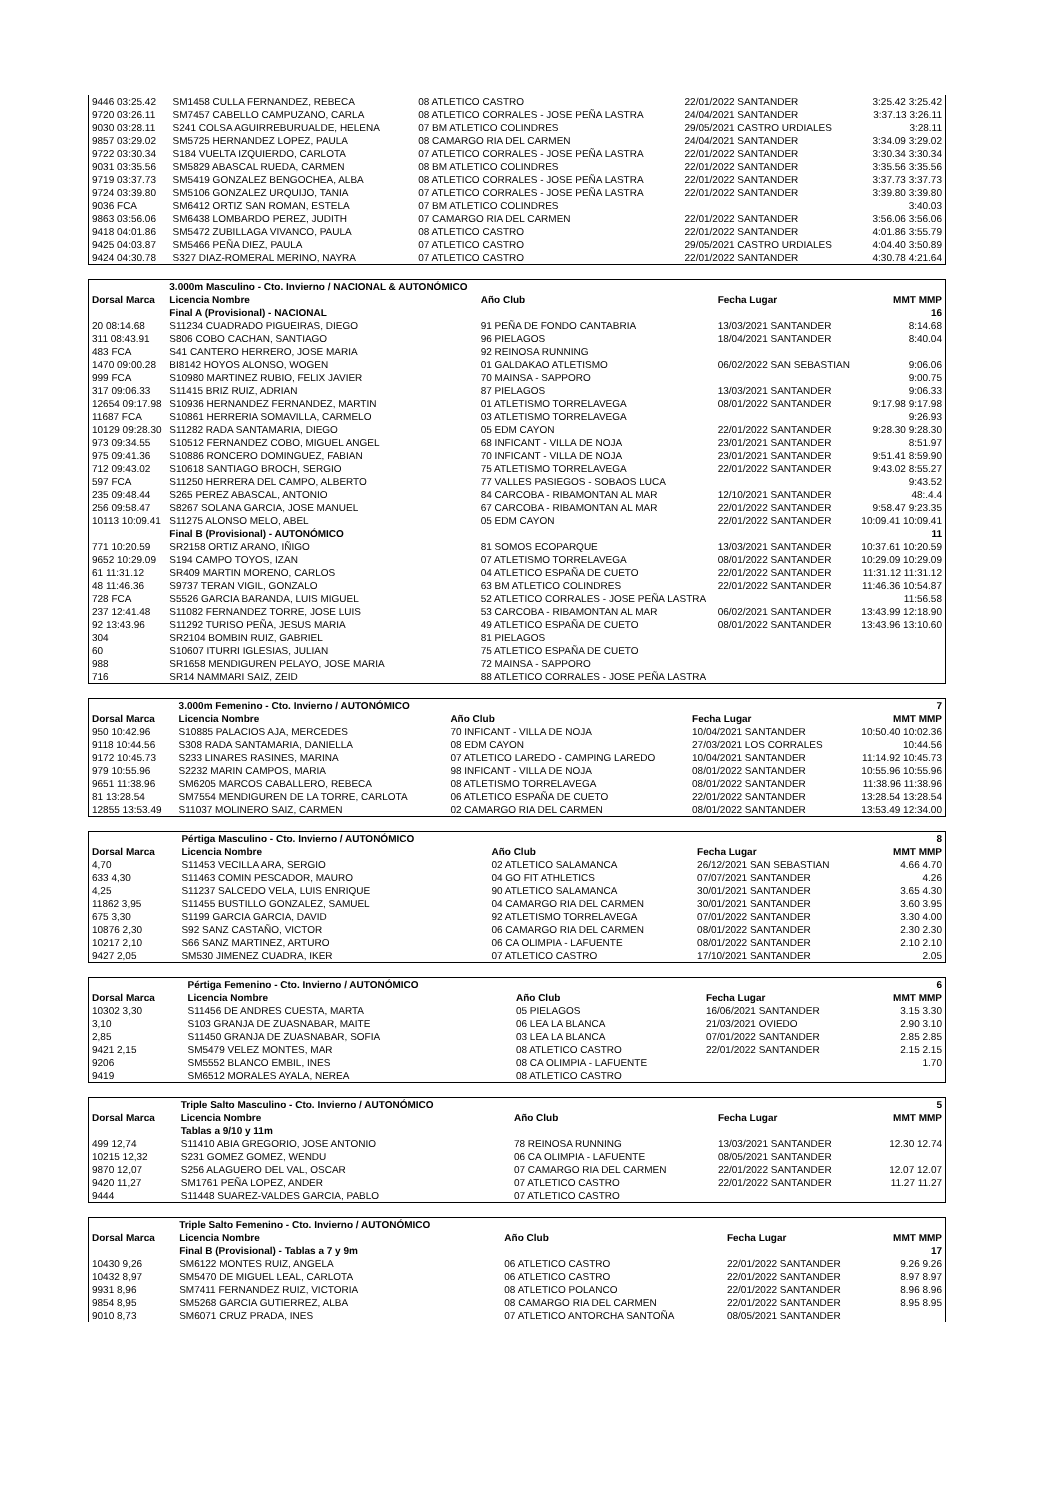| 9446 03:25.42 | SM1458 CULLA FERNANDEZ, REBECA | 08 ATLETICO CASTRO | 22/01/2022 SANTANDER | 3:25.42 3:25.42 |
| 9720 03:26.11 | SM7457 CABELLO CAMPUZANO, CARLA | 08 ATLETICO CORRALES - JOSE PEÑA LASTRA | 24/04/2021 SANTANDER | 3:37.13 3:26.11 |
| 9030 03:28.11 | S241 COLSA AGUIRREBURUALDE, HELENA | 07 BM ATLETICO COLINDRES | 29/05/2021 CASTRO URDIALES | 3:28.11 |
| 9857 03:29.02 | SM5725 HERNANDEZ LOPEZ, PAULA | 08 CAMARGO RIA DEL CARMEN | 24/04/2021 SANTANDER | 3:34.09 3:29.02 |
| 9722 03:30.34 | S184 VUELTA IZQUIERDO, CARLOTA | 07 ATLETICO CORRALES - JOSE PEÑA LASTRA | 22/01/2022 SANTANDER | 3:30.34 3:30.34 |
| 9031 03:35.56 | SM5829 ABASCAL RUEDA, CARMEN | 08 BM ATLETICO COLINDRES | 22/01/2022 SANTANDER | 3:35.56 3:35.56 |
| 9719 03:37.73 | SM5419 GONZALEZ BENGOCHEA, ALBA | 08 ATLETICO CORRALES - JOSE PEÑA LASTRA | 22/01/2022 SANTANDER | 3:37.73 3:37.73 |
| 9724 03:39.80 | SM5106 GONZALEZ URQUIJO, TANIA | 07 ATLETICO CORRALES - JOSE PEÑA LASTRA | 22/01/2022 SANTANDER | 3:39.80 3:39.80 |
| 9036 FCA | SM6412 ORTIZ SAN ROMAN, ESTELA | 07 BM ATLETICO COLINDRES | | 3:40.03 |
| 9863 03:56.06 | SM6438 LOMBARDO PEREZ, JUDITH | 07 CAMARGO RIA DEL CARMEN | 22/01/2022 SANTANDER | 3:56.06 3:56.06 |
| 9418 04:01.86 | SM5472 ZUBILLAGA VIVANCO, PAULA | 08 ATLETICO CASTRO | 22/01/2022 SANTANDER | 4:01.86 3:55.79 |
| 9425 04:03.87 | SM5466 PEÑA DIEZ, PAULA | 07 ATLETICO CASTRO | 29/05/2021 CASTRO URDIALES | 4:04.40 3:50.89 |
| 9424 04:30.78 | S327 DIAZ-ROMERAL MERINO, NAYRA | 07 ATLETICO CASTRO | 22/01/2022 SANTANDER | 4:30.78 4:21.64 |
| | 3.000m Masculino - Cto. Invierno / NACIONAL & AUTONÓMICO | | | |
| Dorsal Marca | Licencia Nombre | Año Club | Fecha Lugar | MMT MMP |
| | Final A (Provisional) - NACIONAL | | | 16 |
| 20 08:14.68 | S11234 CUADRADO PIGUEIRAS, DIEGO | 91 PEÑA DE FONDO CANTABRIA | 13/03/2021 SANTANDER | 8:14.68 |
| 311 08:43.91 | S806 COBO CACHAN, SANTIAGO | 96 PIELAGOS | 18/04/2021 SANTANDER | 8:40.04 |
| 483 FCA | S41 CANTERO HERRERO, JOSE MARIA | 92 REINOSA RUNNING | | |
| 1470 09:00.28 | BI8142 HOYOS ALONSO, WOGEN | 01 GALDAKAO ATLETISMO | 06/02/2022 SAN SEBASTIAN | 9:06.06 |
| 999 FCA | S10980 MARTINEZ RUBIO, FELIX JAVIER | 70 MAINSA - SAPPORO | | 9:00.75 |
| 317 09:06.33 | S11415 BRIZ RUIZ, ADRIAN | 87 PIELAGOS | 13/03/2021 SANTANDER | 9:06.33 |
| 12654 09:17.98 | S10936 HERNANDEZ FERNANDEZ, MARTIN | 01 ATLETISMO TORRELAVEGA | 08/01/2022 SANTANDER | 9:17.98 9:17.98 |
| 11687 FCA | S10861 HERRERIA SOMAVILLA, CARMELO | 03 ATLETISMO TORRELAVEGA | | 9:26.93 |
| 10129 09:28.30 | S11282 RADA SANTAMARIA, DIEGO | 05 EDM CAYON | 22/01/2022 SANTANDER | 9:28.30 9:28.30 |
| 973 09:34.55 | S10512 FERNANDEZ COBO, MIGUEL ANGEL | 68 INFICANT - VILLA DE NOJA | 23/01/2021 SANTANDER | 8:51.97 |
| 975 09:41.36 | S10886 RONCERO DOMINGUEZ, FABIAN | 70 INFICANT - VILLA DE NOJA | 23/01/2021 SANTANDER | 9:51.41 8:59.90 |
| 712 09:43.02 | S10618 SANTIAGO BROCH, SERGIO | 75 ATLETISMO TORRELAVEGA | 22/01/2022 SANTANDER | 9:43.02 8:55.27 |
| 597 FCA | S11250 HERRERA DEL CAMPO, ALBERTO | 77 VALLES PASIEGOS - SOBAOS LUCA | | 9:43.52 |
| 235 09:48.44 | S265 PEREZ ABASCAL, ANTONIO | 84 CARCOBA - RIBAMONTAN AL MAR | 12/10/2021 SANTANDER | 48:.4.4 |
| 256 09:58.47 | S8267 SOLANA GARCIA, JOSE MANUEL | 67 CARCOBA - RIBAMONTAN AL MAR | 22/01/2022 SANTANDER | 9:58.47 9:23.35 |
| 10113 10:09.41 | S11275 ALONSO MELO, ABEL | 05 EDM CAYON | 22/01/2022 SANTANDER | 10:09.41 10:09.41 |
| | Final B (Provisional) - AUTONÓMICO | | | 11 |
| 771 10:20.59 | SR2158 ORTIZ ARANO, IÑIGO | 81 SOMOS ECOPARQUE | 13/03/2021 SANTANDER | 10:37.61 10:20.59 |
| 9652 10:29.09 | S194 CAMPO TOYOS, IZAN | 07 ATLETISMO TORRELAVEGA | 08/01/2022 SANTANDER | 10:29.09 10:29.09 |
| 61 11:31.12 | SR409 MARTIN MORENO, CARLOS | 04 ATLETICO ESPAÑA DE CUETO | 22/01/2022 SANTANDER | 11:31.12 11:31.12 |
| 48 11:46.36 | S9737 TERAN VIGIL, GONZALO | 63 BM ATLETICO COLINDRES | 22/01/2022 SANTANDER | 11:46.36 10:54.87 |
| 728 FCA | S5526 GARCIA BARANDA, LUIS MIGUEL | 52 ATLETICO CORRALES - JOSE PEÑA LASTRA | | 11:56.58 |
| 237 12:41.48 | S11082 FERNANDEZ TORRE, JOSE LUIS | 53 CARCOBA - RIBAMONTAN AL MAR | 06/02/2021 SANTANDER | 13:43.99 12:18.90 |
| 92 13:43.96 | S11292 TURISO PEÑA, JESUS MARIA | 49 ATLETICO ESPAÑA DE CUETO | 08/01/2022 SANTANDER | 13:43.96 13:10.60 |
| 304 | SR2104 BOMBIN RUIZ, GABRIEL | 81 PIELAGOS | | |
| 60 | S10607 ITURRI IGLESIAS, JULIAN | 75 ATLETICO ESPAÑA DE CUETO | | |
| 988 | SR1658 MENDIGUREN PELAYO, JOSE MARIA | 72 MAINSA - SAPPORO | | |
| 716 | SR14 NAMMARI SAIZ, ZEID | 88 ATLETICO CORRALES - JOSE PEÑA LASTRA | | |
| | 3.000m Femenino - Cto. Invierno / AUTONÓMICO | | | 7 |
| Dorsal Marca | Licencia Nombre | Año Club | Fecha Lugar | MMT MMP |
| 950 10:42.96 | S10885 PALACIOS AJA, MERCEDES | 70 INFICANT - VILLA DE NOJA | 10/04/2021 SANTANDER | 10:50.40 10:02.36 |
| 9118 10:44.56 | S308 RADA SANTAMARIA, DANIELLA | 08 EDM CAYON | 27/03/2021 LOS CORRALES | 10:44.56 |
| 9172 10:45.73 | S233 LINARES RASINES, MARINA | 07 ATLETICO LAREDO - CAMPING LAREDO | 10/04/2021 SANTANDER | 11:14.92 10:45.73 |
| 979 10:55.96 | S2232 MARIN CAMPOS, MARIA | 98 INFICANT - VILLA DE NOJA | 08/01/2022 SANTANDER | 10:55.96 10:55.96 |
| 9651 11:38.96 | SM6205 MARCOS CABALLERO, REBECA | 08 ATLETISMO TORRELAVEGA | 08/01/2022 SANTANDER | 11:38.96 11:38.96 |
| 81 13:28.54 | SM7554 MENDIGUREN DE LA TORRE, CARLOTA | 06 ATLETICO ESPAÑA DE CUETO | 22/01/2022 SANTANDER | 13:28.54 13:28.54 |
| 12855 13:53.49 | S11037 MOLINERO SAIZ, CARMEN | 02 CAMARGO RIA DEL CARMEN | 08/01/2022 SANTANDER | 13:53.49 12:34.00 |
| | Pértiga Masculino - Cto. Invierno / AUTONÓMICO | | | 8 |
| Dorsal Marca | Licencia Nombre | Año Club | Fecha Lugar | MMT MMP |
| 4,70 | S11453 VECILLA ARA, SERGIO | 02 ATLETICO SALAMANCA | 26/12/2021 SAN SEBASTIAN | 4.66 4.70 |
| 633 4,30 | S11463 COMIN PESCADOR, MAURO | 04 GO FIT ATHLETICS | 07/07/2021 SANTANDER | 4.26 |
| 4,25 | S11237 SALCEDO VELA, LUIS ENRIQUE | 90 ATLETICO SALAMANCA | 30/01/2021 SANTANDER | 3.65 4.30 |
| 11862 3,95 | S11455 BUSTILLO GONZALEZ, SAMUEL | 04 CAMARGO RIA DEL CARMEN | 30/01/2021 SANTANDER | 3.60 3.95 |
| 675 3,30 | S1199 GARCIA GARCIA, DAVID | 92 ATLETISMO TORRELAVEGA | 07/01/2022 SANTANDER | 3.30 4.00 |
| 10876 2,30 | S92 SANZ CASTAÑO, VICTOR | 06 CAMARGO RIA DEL CARMEN | 08/01/2022 SANTANDER | 2.30 2.30 |
| 10217 2,10 | S66 SANZ MARTINEZ, ARTURO | 06 CA OLIMPIA - LAFUENTE | 08/01/2022 SANTANDER | 2.10 2.10 |
| 9427 2,05 | SM530 JIMENEZ CUADRA, IKER | 07 ATLETICO CASTRO | 17/10/2021 SANTANDER | 2.05 |
| | Pértiga Femenino - Cto. Invierno / AUTONÓMICO | | | 6 |
| Dorsal Marca | Licencia Nombre | Año Club | Fecha Lugar | MMT MMP |
| 10302 3,30 | S11456 DE ANDRES CUESTA, MARTA | 05 PIELAGOS | 16/06/2021 SANTANDER | 3.15 3.30 |
| 3,10 | S103 GRANJA DE ZUASNABAR, MAITE | 06 LEA LA BLANCA | 21/03/2021 OVIEDO | 2.90 3.10 |
| 2,85 | S11450 GRANJA DE ZUASNABAR, SOFIA | 03 LEA LA BLANCA | 07/01/2022 SANTANDER | 2.85 2.85 |
| 9421 2,15 | SM5479 VELEZ MONTES, MAR | 08 ATLETICO CASTRO | 22/01/2022 SANTANDER | 2.15 2.15 |
| 9206 | SM5552 BLANCO EMBIL, INES | 08 CA OLIMPIA - LAFUENTE | | 1.70 |
| 9419 | SM6512 MORALES AYALA, NEREA | 08 ATLETICO CASTRO | | |
| | Triple Salto Masculino - Cto. Invierno / AUTONÓMICO | | | 5 |
| Dorsal Marca | Licencia Nombre | Año Club | Fecha Lugar | MMT MMP |
| | Tablas a 9/10 y 11m | | | |
| 499 12,74 | S11410 ABIA GREGORIO, JOSE ANTONIO | 78 REINOSA RUNNING | 13/03/2021 SANTANDER | 12.30 12.74 |
| 10215 12,32 | S231 GOMEZ GOMEZ, WENDU | 06 CA OLIMPIA - LAFUENTE | 08/05/2021 SANTANDER | |
| 9870 12,07 | S256 ALAGUERO DEL VAL, OSCAR | 07 CAMARGO RIA DEL CARMEN | 22/01/2022 SANTANDER | 12.07 12.07 |
| 9420 11,27 | SM1761 PEÑA LOPEZ, ANDER | 07 ATLETICO CASTRO | 22/01/2022 SANTANDER | 11.27 11.27 |
| 9444 | S11448 SUAREZ-VALDES GARCIA, PABLO | 07 ATLETICO CASTRO | | |
| | Triple Salto Femenino - Cto. Invierno / AUTONÓMICO | | | |
| Dorsal Marca | Licencia Nombre | Año Club | Fecha Lugar | MMT MMP |
| | Final B (Provisional) - Tablas a 7 y 9m | | | 17 |
| 10430 9,26 | SM6122 MONTES RUIZ, ANGELA | 06 ATLETICO CASTRO | 22/01/2022 SANTANDER | 9.26 9.26 |
| 10432 8,97 | SM5470 DE MIGUEL LEAL, CARLOTA | 06 ATLETICO CASTRO | 22/01/2022 SANTANDER | 8.97 8.97 |
| 9931 8,96 | SM7411 FERNANDEZ RUIZ, VICTORIA | 08 ATLETICO POLANCO | 22/01/2022 SANTANDER | 8.96 8.96 |
| 9854 8,95 | SM5268 GARCIA GUTIERREZ, ALBA | 08 CAMARGO RIA DEL CARMEN | 22/01/2022 SANTANDER | 8.95 8.95 |
| 9010 8,73 | SM6071 CRUZ PRADA, INES | 07 ATLETICO ANTORCHA SANTOÑA | 08/05/2021 SANTANDER | |